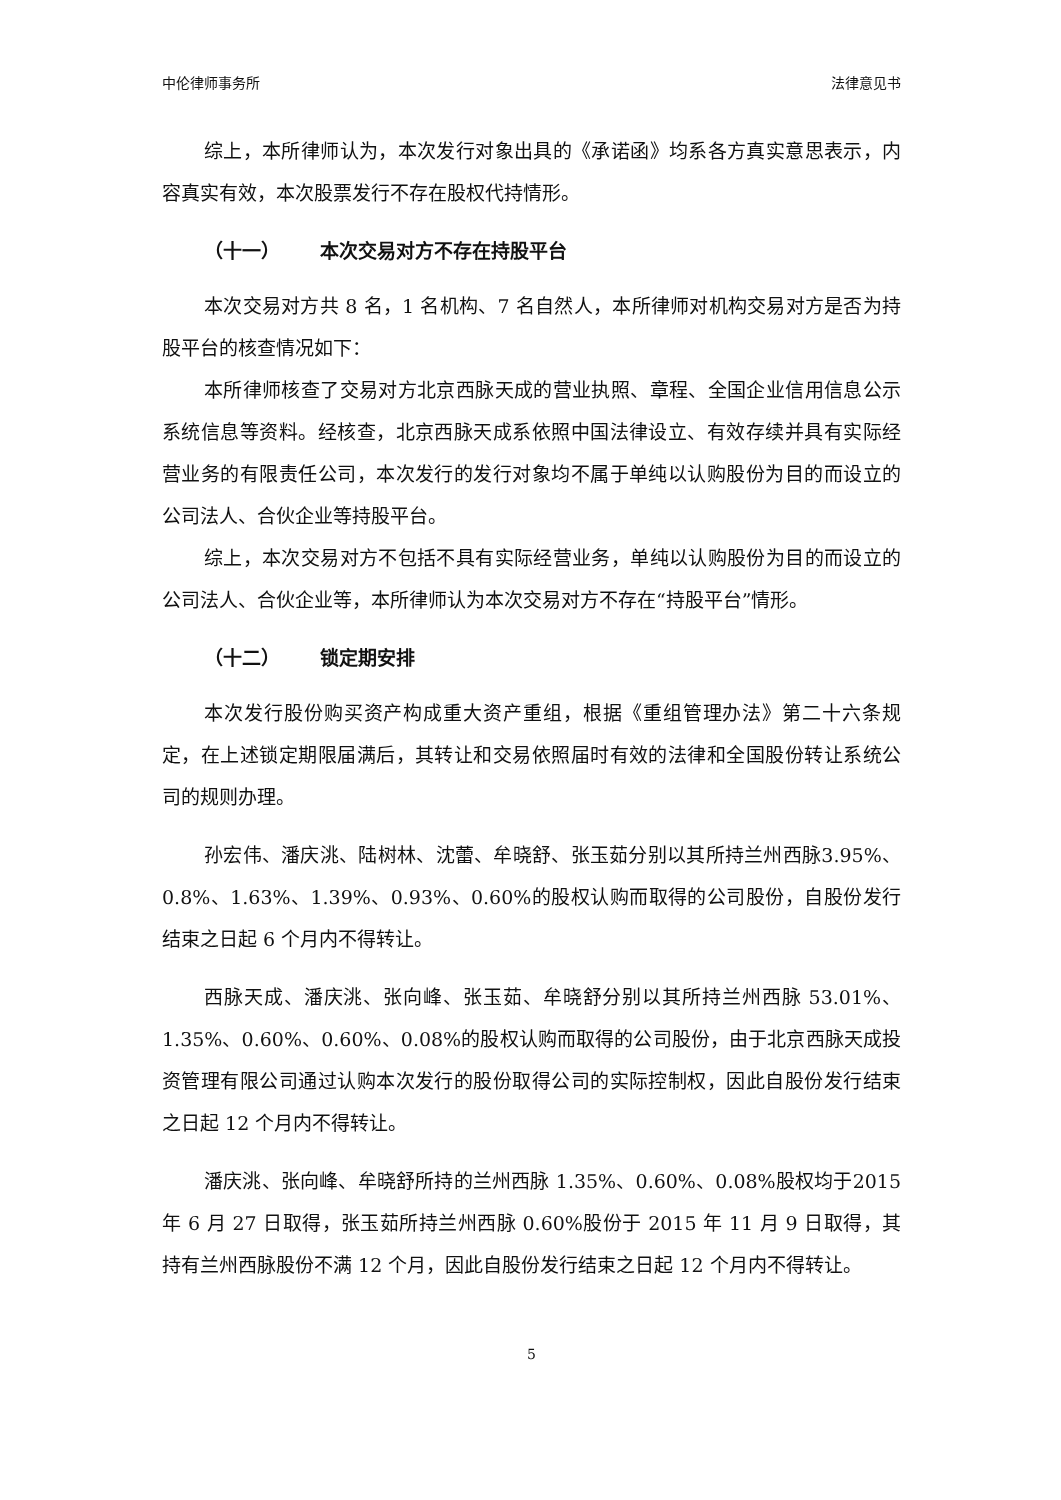中伦律师事务所 法律意见书
综上，本所律师认为，本次发行对象出具的《承诺函》均系各方真实意思表示，内容真实有效，本次股票发行不存在股权代持情形。
（十一） 本次交易对方不存在持股平台
本次交易对方共 8 名，1 名机构、7 名自然人，本所律师对机构交易对方是否为持股平台的核查情况如下：
本所律师核查了交易对方北京西脉天成的营业执照、章程、全国企业信用信息公示系统信息等资料。经核查，北京西脉天成系依照中国法律设立、有效存续并具有实际经营业务的有限责任公司，本次发行的发行对象均不属于单纯以认购股份为目的而设立的公司法人、合伙企业等持股平台。
综上，本次交易对方不包括不具有实际经营业务，单纯以认购股份为目的而设立的公司法人、合伙企业等，本所律师认为本次交易对方不存在“持股平台”情形。
（十二） 锁定期安排
本次发行股份购买资产构成重大资产重组，根据《重组管理办法》第二十六条规定，在上述锁定期限届满后，其转让和交易依照届时有效的法律和全国股份转让系统公司的规则办理。
孙宏伟、潘庆洮、陆树林、沈蕾、牟晓舒、张玉茹分别以其所持兰州西脉3.95%、0.8%、1.63%、1.39%、0.93%、0.60%的股权认购而取得的公司股份，自股份发行结束之日起 6 个月内不得转让。
西脉天成、潘庆洮、张向峰、张玉茹、牟晓舒分别以其所持兰州西脉 53.01%、1.35%、0.60%、0.60%、0.08%的股权认购而取得的公司股份，由于北京西脉天成投资管理有限公司通过认购本次发行的股份取得公司的实际控制权，因此自股份发行结束之日起 12 个月内不得转让。
潘庆洮、张向峰、牟晓舒所持的兰州西脉 1.35%、0.60%、0.08%股权均于2015 年 6 月 27 日取得，张玉茹所持兰州西脉 0.60%股份于 2015 年 11 月 9 日取得，其持有兰州西脉股份不满 12 个月，因此自股份发行结束之日起 12 个月内不得转让。
5